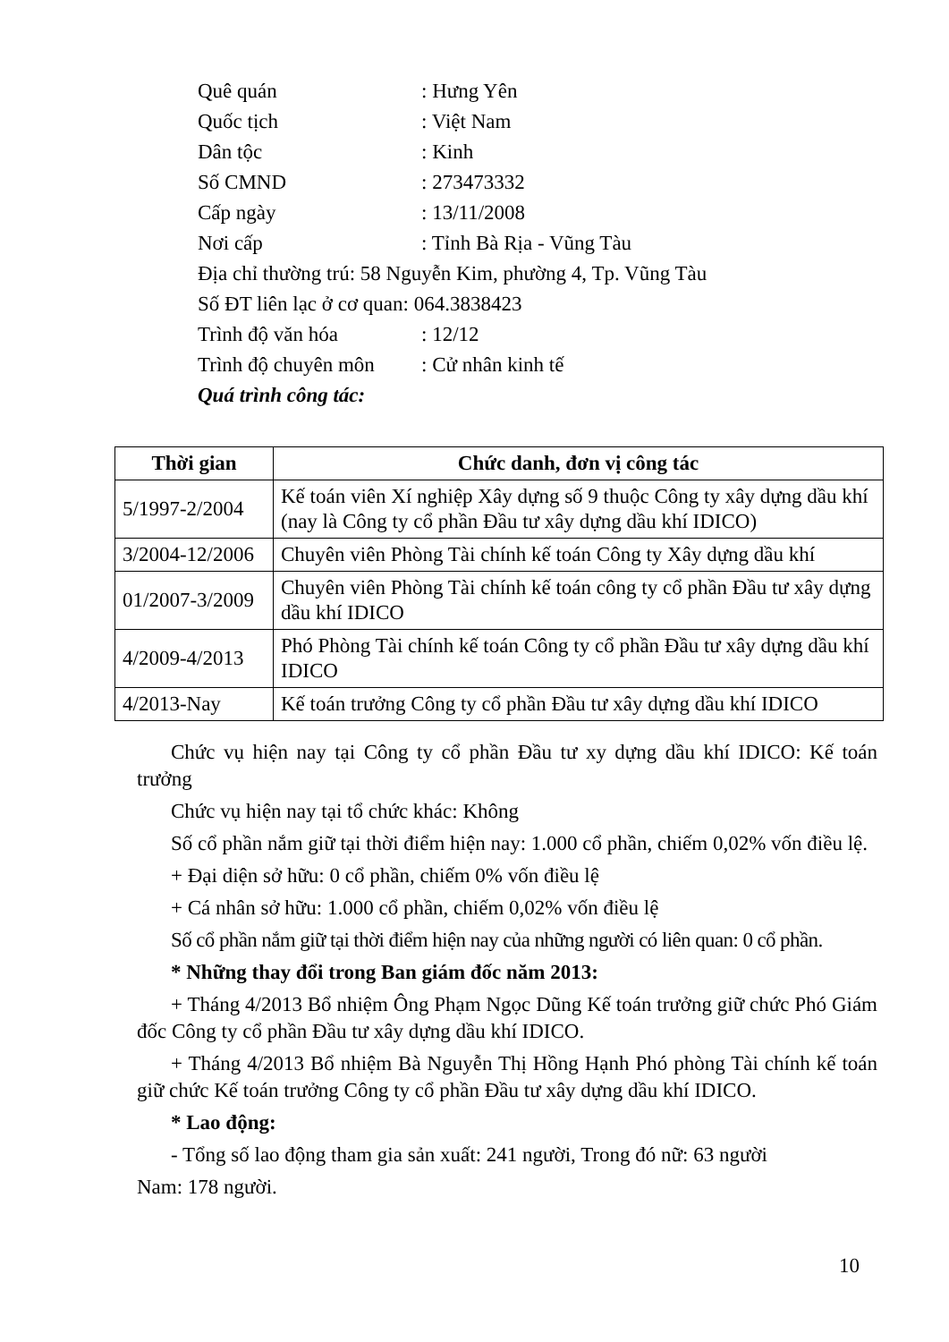Quê quán: Hưng Yên
Quốc tịch: Việt Nam
Dân tộc: Kinh
Số CMND: 273473332
Cấp ngày: 13/11/2008
Nơi cấp: Tỉnh Bà Rịa - Vũng Tàu
Địa chỉ thường trú: 58 Nguyễn Kim, phường 4, Tp. Vũng Tàu
Số ĐT liên lạc ở cơ quan: 064.3838423
Trình độ văn hóa: 12/12
Trình độ chuyên môn: Cử nhân kinh tế
Quá trình công tác:
| Thời gian | Chức danh, đơn vị công tác |
| --- | --- |
| 5/1997-2/2004 | Kế toán viên Xí nghiệp Xây dựng số 9 thuộc Công ty xây dựng dầu khí (nay là Công ty cổ phần Đầu tư xây dựng dầu khí IDICO) |
| 3/2004-12/2006 | Chuyên viên Phòng Tài chính kế toán Công ty Xây dựng dầu khí |
| 01/2007-3/2009 | Chuyên viên Phòng Tài chính kế toán công ty cổ phần Đầu tư xây dựng dầu khí IDICO |
| 4/2009-4/2013 | Phó Phòng Tài chính kế toán Công ty cổ phần Đầu tư xây dựng dầu khí IDICO |
| 4/2013-Nay | Kế toán trưởng Công ty cổ phần Đầu tư xây dựng dầu khí IDICO |
Chức vụ hiện nay tại Công ty cổ phần Đầu tư xy dựng dầu khí IDICO: Kế toán trưởng
Chức vụ hiện nay tại tổ chức khác: Không
Số cổ phần nắm giữ tại thời điểm hiện nay: 1.000 cổ phần, chiếm 0,02% vốn điều lệ.
+ Đại diện sở hữu: 0 cổ phần, chiếm 0% vốn điều lệ
+ Cá nhân sở hữu: 1.000 cổ phần, chiếm 0,02% vốn điều lệ
Số cổ phần nắm giữ tại thời điểm hiện nay của những người có liên quan: 0 cổ phần.
* Những thay đổi trong Ban giám đốc năm 2013:
+ Tháng 4/2013 Bổ nhiệm Ông Phạm Ngọc Dũng Kế toán trưởng giữ chức Phó Giám đốc Công ty cổ phần Đầu tư xây dựng dầu khí IDICO.
+ Tháng 4/2013 Bổ nhiệm Bà Nguyễn Thị Hồng Hạnh Phó phòng Tài chính kế toán giữ chức Kế toán trưởng Công ty cổ phần Đầu tư xây dựng dầu khí IDICO.
* Lao động:
- Tổng số lao động tham gia sản xuất: 241 người, Trong đó nữ: 63 người
Nam: 178 người.
10